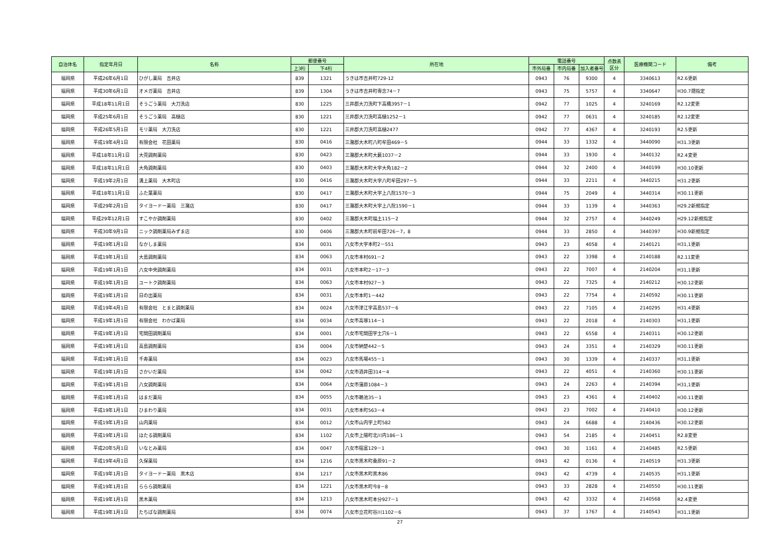| 自治体名 | 指定年月日 | 名称 | 郵便番号 | | 所在地 | 電話番号 | | | 点数表 区分 | 医療機関コード | 備考 |
| --- | --- | --- | --- | --- | --- | --- | --- | --- | --- | --- | --- |
| | | | 上3桁 | 下4桁 | | 市外局番 | 市内局番 | 加入者番号 | | | |
| 福岡県 | 平成26年6月1日 | ひがし薬局 吉井店 | 839 | 1321 | うきは市吉井町729-12 | 0943 | 76 | 9300 | 4 | 3340613 | R2.6更新 |
| 福岡県 | 平成30年6月1日 | オメガ薬局 吉井店 | 839 | 1304 | うきは市吉井町専念74－7 | 0943 | 75 | 5757 | 4 | 3340647 | H30.7遡指定 |
| 福岡県 | 平成18年11月1日 | そうごう薬局 大刀洗店 | 830 | 1225 | 三井郡大刀洗町下高橋3957－1 | 0942 | 77 | 1025 | 4 | 3240169 | R2.12変更 |
| 福岡県 | 平成25年6月1日 | そうごう薬局 高樋店 | 830 | 1221 | 三井郡大刀洗町高樋1252－1 | 0942 | 77 | 0631 | 4 | 3240185 | R2.12変更 |
| 福岡県 | 平成26年5月1日 | モリ薬局 大刀洗店 | 830 | 1221 | 三井郡大刀洗町高樋2477 | 0942 | 77 | 4367 | 4 | 3240193 | R2.5更新 |
| 福岡県 | 平成19年4月1日 | 有限会社 花田薬局 | 830 | 0416 | 三潴郡大木町八町牟田469－5 | 0944 | 33 | 1332 | 4 | 3440090 | H31.3更新 |
| 福岡県 | 平成18年11月1日 | 大莞調剤薬局 | 830 | 0423 | 三潴郡大木町大薮1037－2 | 0944 | 33 | 1930 | 4 | 3440132 | R2.4変更 |
| 福岡県 | 平成18年11月1日 | 大角調剤薬局 | 830 | 0403 | 三潴郡大木町大字大角182－2 | 0944 | 32 | 2400 | 4 | 3440199 | H30.10更新 |
| 福岡県 | 平成19年2月1日 | 溝上薬局 大木町店 | 830 | 0416 | 三潴郡大木町大字八町牟田297－5 | 0944 | 33 | 2211 | 4 | 3440215 | H31.2更新 |
| 福岡県 | 平成18年11月1日 | ふた葉薬局 | 830 | 0417 | 三潴郡大木町大字上八院1570－3 | 0944 | 75 | 2049 | 4 | 3440314 | H30.11更新 |
| 福岡県 | 平成29年2月1日 | タイヨードー薬局 三潴店 | 830 | 0417 | 三潴郡大木町大字上八院1590－1 | 0944 | 33 | 1139 | 4 | 3440363 | H29.2新規指定 |
| 福岡県 | 平成29年12月1日 | すこやか調剤薬局 | 830 | 0402 | 三潴郡大木町福土115－2 | 0944 | 32 | 2757 | 4 | 3440249 | H29.12新規指定 |
| 福岡県 | 平成30年9月1日 | ニック調剤薬局みずま店 | 830 | 0406 | 三潴郡大木町前牟田726－7，8 | 0944 | 33 | 2850 | 4 | 3440397 | H30.9新規指定 |
| 福岡県 | 平成19年1月1日 | なかしま薬局 | 834 | 0031 | 八女市大字本町2－551 | 0943 | 23 | 4058 | 4 | 2140121 | H31,1更新 |
| 福岡県 | 平成19年1月1日 | 大島調剤薬局 | 834 | 0063 | 八女市本村691－2 | 0943 | 22 | 3398 | 4 | 2140188 | R2.11変更 |
| 福岡県 | 平成19年1月1日 | 八女中央調剤薬局 | 834 | 0031 | 八女市本町2－17－3 | 0943 | 22 | 7007 | 4 | 2140204 | H31,1更新 |
| 福岡県 | 平成19年1月1日 | ユートク調剤薬局 | 834 | 0063 | 八女市本村927－3 | 0943 | 22 | 7325 | 4 | 2140212 | H30.12更新 |
| 福岡県 | 平成19年1月1日 | 日の出薬局 | 834 | 0031 | 八女市本町1－442 | 0943 | 22 | 7754 | 4 | 2140592 | H30.11更新 |
| 福岡県 | 平成19年4月1日 | 有限会社 とまと調剤薬局 | 834 | 0024 | 八女市津江字高島537－6 | 0943 | 22 | 7105 | 4 | 2140295 | H31.4更新 |
| 福岡県 | 平成19年1月1日 | 有限会社 わかば薬局 | 834 | 0034 | 八女市高塚114－1 | 0943 | 22 | 2018 | 4 | 2140303 | H31,1更新 |
| 福岡県 | 平成19年1月1日 | 宅間田調剤薬局 | 834 | 0001 | 八女市宅間田字土穴6－1 | 0943 | 22 | 6558 | 4 | 2140311 | H30.12更新 |
| 福岡県 | 平成19年1月1日 | 高島調剤薬局 | 834 | 0004 | 八女市納楚442－5 | 0943 | 24 | 3351 | 4 | 2140329 | H30.11更新 |
| 福岡県 | 平成19年1月1日 | 千寿薬局 | 834 | 0023 | 八女市馬場455－1 | 0943 | 30 | 1339 | 4 | 2140337 | H31,1更新 |
| 福岡県 | 平成19年1月1日 | さかいだ薬局 | 834 | 0042 | 八女市酒井田314－4 | 0943 | 22 | 4051 | 4 | 2140360 | H30.11更新 |
| 福岡県 | 平成19年1月1日 | 八女調剤薬局 | 834 | 0064 | 八女市蒲原1084－3 | 0943 | 24 | 2263 | 4 | 2140394 | H31,1更新 |
| 福岡県 | 平成19年1月1日 | はまだ薬局 | 834 | 0055 | 八女市鵜池35－1 | 0943 | 23 | 4361 | 4 | 2140402 | H30.11更新 |
| 福岡県 | 平成19年1月1日 | ひまわり薬局 | 834 | 0031 | 八女市本町563－4 | 0943 | 23 | 7002 | 4 | 2140410 | H30.12更新 |
| 福岡県 | 平成19年1月1日 | 山内薬局 | 834 | 0012 | 八女市山内字上町582 | 0943 | 24 | 6688 | 4 | 2140436 | H30.12更新 |
| 福岡県 | 平成19年1月1日 | ほたる調剤薬局 | 834 | 1102 | 八女市上陽町北川内186－1 | 0943 | 54 | 2185 | 4 | 2140451 | R2.8変更 |
| 福岡県 | 平成20年5月1日 | いなとみ薬局 | 834 | 0047 | 八女市稲富129－1 | 0943 | 30 | 1161 | 4 | 2140485 | R2.5更新 |
| 福岡県 | 平成19年4月1日 | 久保薬局 | 834 | 1216 | 八女市黒木町桑原91－2 | 0943 | 42 | 0136 | 4 | 2140519 | H31.3更新 |
| 福岡県 | 平成19年1月1日 | タイヨードー薬局 黒木店 | 834 | 1217 | 八女市黒木町黒木86 | 0943 | 42 | 4739 | 4 | 2140535 | H31,1更新 |
| 福岡県 | 平成19年1月1日 | ららら調剤薬局 | 834 | 1221 | 八女市黒木町今8－8 | 0943 | 33 | 2828 | 4 | 2140550 | H30.11更新 |
| 福岡県 | 平成19年1月1日 | 黒木薬局 | 834 | 1213 | 八女市黒木町本分927－1 | 0943 | 42 | 3332 | 4 | 2140568 | R2.4変更 |
| 福岡県 | 平成19年1月1日 | たちばな調剤薬局 | 834 | 0074 | 八女市立花町谷川1102－6 | 0943 | 37 | 1767 | 4 | 2140543 | H31,1更新 |
27